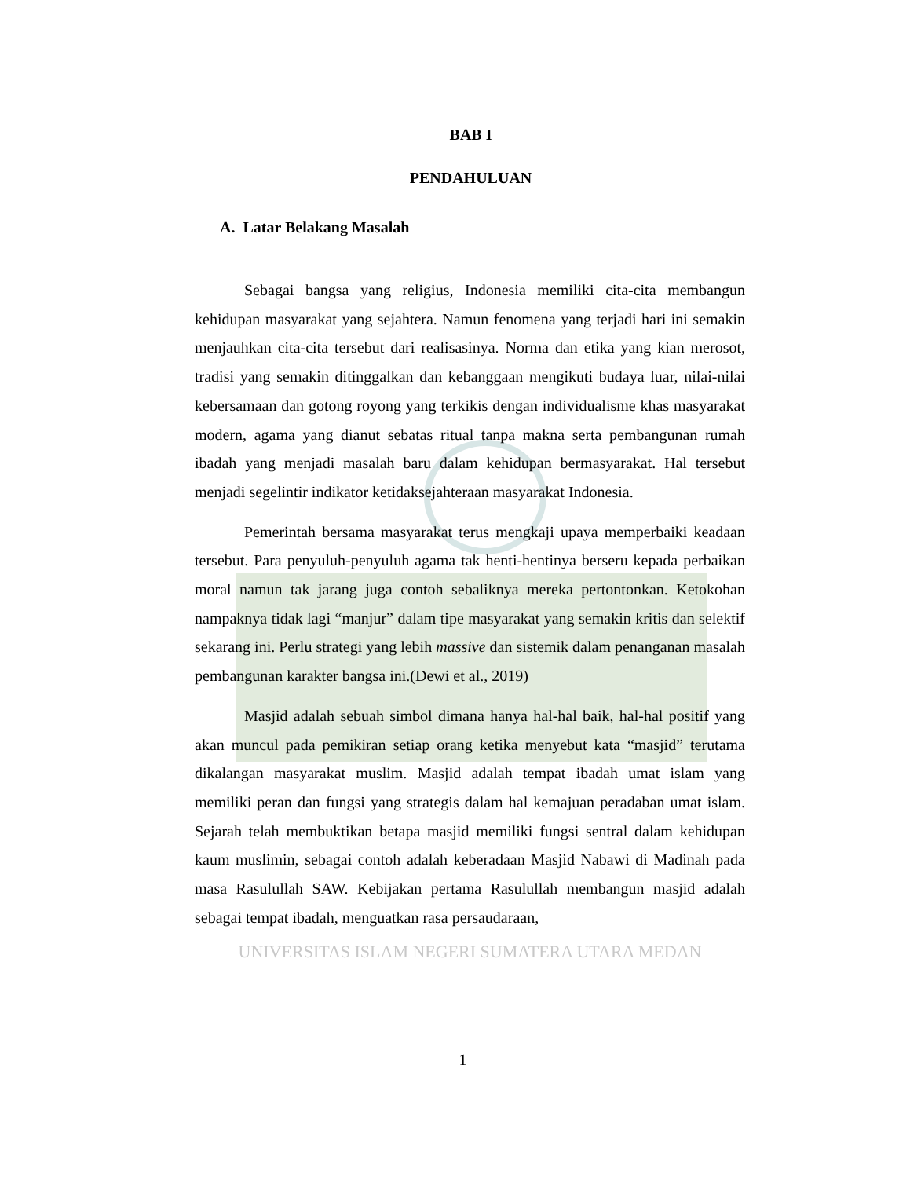BAB I
PENDAHULUAN
A. Latar Belakang Masalah
Sebagai bangsa yang religius, Indonesia memiliki cita-cita membangun kehidupan masyarakat yang sejahtera. Namun fenomena yang terjadi hari ini semakin menjauhkan cita-cita tersebut dari realisasinya. Norma dan etika yang kian merosot, tradisi yang semakin ditinggalkan dan kebanggaan mengikuti budaya luar, nilai-nilai kebersamaan dan gotong royong yang terkikis dengan individualisme khas masyarakat modern, agama yang dianut sebatas ritual tanpa makna serta pembangunan rumah ibadah yang menjadi masalah baru dalam kehidupan bermasyarakat. Hal tersebut menjadi segelintir indikator ketidaksejahteraan masyarakat Indonesia.
Pemerintah bersama masyarakat terus mengkaji upaya memperbaiki keadaan tersebut. Para penyuluh-penyuluh agama tak henti-hentinya berseru kepada perbaikan moral namun tak jarang juga contoh sebaliknya mereka pertontonkan. Ketokohan nampaknya tidak lagi “manjur” dalam tipe masyarakat yang semakin kritis dan selektif sekarang ini. Perlu strategi yang lebih massive dan sistemik dalam penanganan masalah pembangunan karakter bangsa ini.(Dewi et al., 2019)
Masjid adalah sebuah simbol dimana hanya hal-hal baik, hal-hal positif yang akan muncul pada pemikiran setiap orang ketika menyebut kata “masjid” terutama dikalangan masyarakat muslim. Masjid adalah tempat ibadah umat islam yang memiliki peran dan fungsi yang strategis dalam hal kemajuan peradaban umat islam. Sejarah telah membuktikan betapa masjid memiliki fungsi sentral dalam kehidupan kaum muslimin, sebagai contoh adalah keberadaan Masjid Nabawi di Madinah pada masa Rasulullah SAW. Kebijakan pertama Rasulullah membangun masjid adalah sebagai tempat ibadah, menguatkan rasa persaudaraan,
UNIVERSITAS ISLAM NEGERI SUMATERA UTARA MEDAN
1